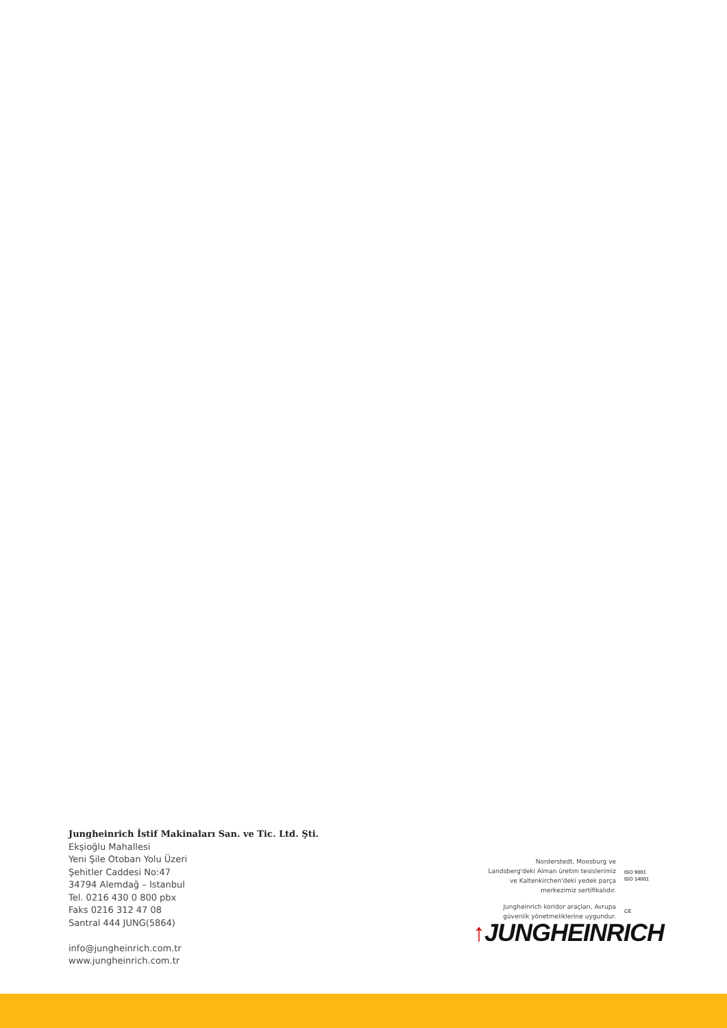Jungheinrich İstif Makinaları San. ve Tic. Ltd. Şti.
Ekşioğlu Mahallesi
Yeni Şile Otoban Yolu Üzeri
Şehitler Caddesi No:47
34794 Alemdağ – Istanbul
Tel. 0216 430 0 800 pbx
Faks 0216 312 47 08
Santral 444 JUNG(5864)
info@jungheinrich.com.tr
www.jungheinrich.com.tr
Norderstedt, Moosburg ve
Landsberg'deki Alman üretim tesislerimiz
ve Kaltenkirchen'deki yedek parça
merkezimiz sertifikalıdır.
ISO 9001
ISO 14001
Jungheinrich koridor araçları, Avrupa
güvenlik yönetmeliklerine uygundur.
CE
↑JUNGHEINRICH